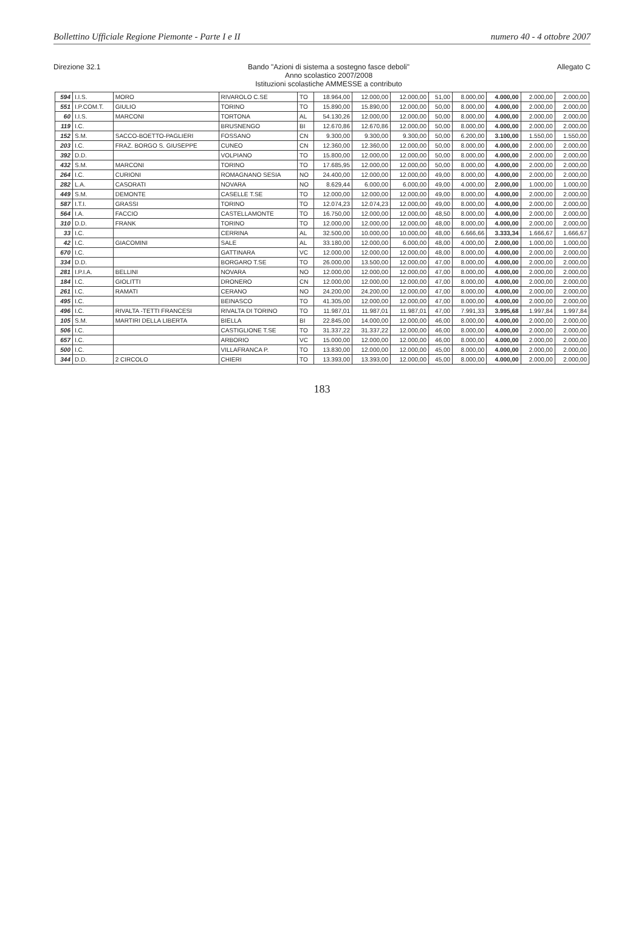Bollettino Ufficiale Regione Piemonte - Parte I e II numero 40 - 4 ottobre 2007
Direzione 32.1 Bando "Azioni di sistema a sostegno fasce deboli"
Anno scolastico 2007/2008
Istituzioni scolastiche AMMESSE a contributo Allegato C
| 594 | I.I.S. | MORO | RIVAROLO C.SE | TO | 18.964,00 | 12.000,00 | 12.000,00 | 51,00 | 8.000,00 | 4.000,00 | 2.000,00 | 2.000,00 |
| 551 | I.P.COM.T. | GIULIO | TORINO | TO | 15.890,00 | 15.890,00 | 12.000,00 | 50,00 | 8.000,00 | 4.000,00 | 2.000,00 | 2.000,00 |
| 60 | I.I.S. | MARCONI | TORTONA | AL | 54.130,26 | 12.000,00 | 12.000,00 | 50,00 | 8.000,00 | 4.000,00 | 2.000,00 | 2.000,00 |
| 119 | I.C. | | BRUSNENGO | BI | 12.670,86 | 12.670,86 | 12.000,00 | 50,00 | 8.000,00 | 4.000,00 | 2.000,00 | 2.000,00 |
| 152 | S.M. | SACCO-BOETTO-PAGLIERI | FOSSANO | CN | 9.300,00 | 9.300,00 | 9.300,00 | 50,00 | 6.200,00 | 3.100,00 | 1.550,00 | 1.550,00 |
| 203 | I.C. | FRAZ. BORGO S. GIUSEPPE | CUNEO | CN | 12.360,00 | 12.360,00 | 12.000,00 | 50,00 | 8.000,00 | 4.000,00 | 2.000,00 | 2.000,00 |
| 392 | D.D. | | VOLPIANO | TO | 15.800,00 | 12.000,00 | 12.000,00 | 50,00 | 8.000,00 | 4.000,00 | 2.000,00 | 2.000,00 |
| 432 | S.M. | MARCONI | TORINO | TO | 17.685,95 | 12.000,00 | 12.000,00 | 50,00 | 8.000,00 | 4.000,00 | 2.000,00 | 2.000,00 |
| 264 | I.C. | CURIONI | ROMAGNANO SESIA | NO | 24.400,00 | 12.000,00 | 12.000,00 | 49,00 | 8.000,00 | 4.000,00 | 2.000,00 | 2.000,00 |
| 282 | L.A. | CASORATI | NOVARA | NO | 8.629,44 | 6.000,00 | 6.000,00 | 49,00 | 4.000,00 | 2.000,00 | 1.000,00 | 1.000,00 |
| 449 | S.M. | DEMONTE | CASELLE T.SE | TO | 12.000,00 | 12.000,00 | 12.000,00 | 49,00 | 8.000,00 | 4.000,00 | 2.000,00 | 2.000,00 |
| 587 | I.T.I. | GRASSI | TORINO | TO | 12.074,23 | 12.074,23 | 12.000,00 | 49,00 | 8.000,00 | 4.000,00 | 2.000,00 | 2.000,00 |
| 564 | I.A. | FACCIO | CASTELLAMONTE | TO | 16.750,00 | 12.000,00 | 12.000,00 | 48,50 | 8.000,00 | 4.000,00 | 2.000,00 | 2.000,00 |
| 310 | D.D. | FRANK | TORINO | TO | 12.000,00 | 12.000,00 | 12.000,00 | 48,00 | 8.000,00 | 4.000,00 | 2.000,00 | 2.000,00 |
| 33 | I.C. | | CERRINA | AL | 32.500,00 | 10.000,00 | 10.000,00 | 48,00 | 6.666,66 | 3.333,34 | 1.666,67 | 1.666,67 |
| 42 | I.C. | GIACOMINI | SALE | AL | 33.180,00 | 12.000,00 | 6.000,00 | 48,00 | 4.000,00 | 2.000,00 | 1.000,00 | 1.000,00 |
| 670 | I.C. | | GATTINARA | VC | 12.000,00 | 12.000,00 | 12.000,00 | 48,00 | 8.000,00 | 4.000,00 | 2.000,00 | 2.000,00 |
| 334 | D.D. | | BORGARO T.SE | TO | 26.000,00 | 13.500,00 | 12.000,00 | 47,00 | 8.000,00 | 4.000,00 | 2.000,00 | 2.000,00 |
| 281 | I.P.I.A. | BELLINI | NOVARA | NO | 12.000,00 | 12.000,00 | 12.000,00 | 47,00 | 8.000,00 | 4.000,00 | 2.000,00 | 2.000,00 |
| 184 | I.C. | GIOLITTI | DRONERO | CN | 12.000,00 | 12.000,00 | 12.000,00 | 47,00 | 8.000,00 | 4.000,00 | 2.000,00 | 2.000,00 |
| 261 | I.C. | RAMATI | CERANO | NO | 24.200,00 | 24.200,00 | 12.000,00 | 47,00 | 8.000,00 | 4.000,00 | 2.000,00 | 2.000,00 |
| 495 | I.C. | | BEINASCO | TO | 41.305,00 | 12.000,00 | 12.000,00 | 47,00 | 8.000,00 | 4.000,00 | 2.000,00 | 2.000,00 |
| 496 | I.C. | RIVALTA -TETTI FRANCESI | RIVALTA DI TORINO | TO | 11.987,01 | 11.987,01 | 11.987,01 | 47,00 | 7.991,33 | 3.995,68 | 1.997,84 | 1.997,84 |
| 105 | S.M. | MARTIRI DELLA LIBERTA | BIELLA | BI | 22.845,00 | 14.000,00 | 12.000,00 | 46,00 | 8.000,00 | 4.000,00 | 2.000,00 | 2.000,00 |
| 506 | I.C. | | CASTIGLIONE T.SE | TO | 31.337,22 | 31.337,22 | 12.000,00 | 46,00 | 8.000,00 | 4.000,00 | 2.000,00 | 2.000,00 |
| 657 | I.C. | | ARBORIO | VC | 15.000,00 | 12.000,00 | 12.000,00 | 46,00 | 8.000,00 | 4.000,00 | 2.000,00 | 2.000,00 |
| 500 | I.C. | | VILLAFRANCA P. | TO | 13.830,00 | 12.000,00 | 12.000,00 | 45,00 | 8.000,00 | 4.000,00 | 2.000,00 | 2.000,00 |
| 344 | D.D. | 2 CIRCOLO | CHIERI | TO | 13.393,00 | 13.393,00 | 12.000,00 | 45,00 | 8.000,00 | 4.000,00 | 2.000,00 | 2.000,00 |
183